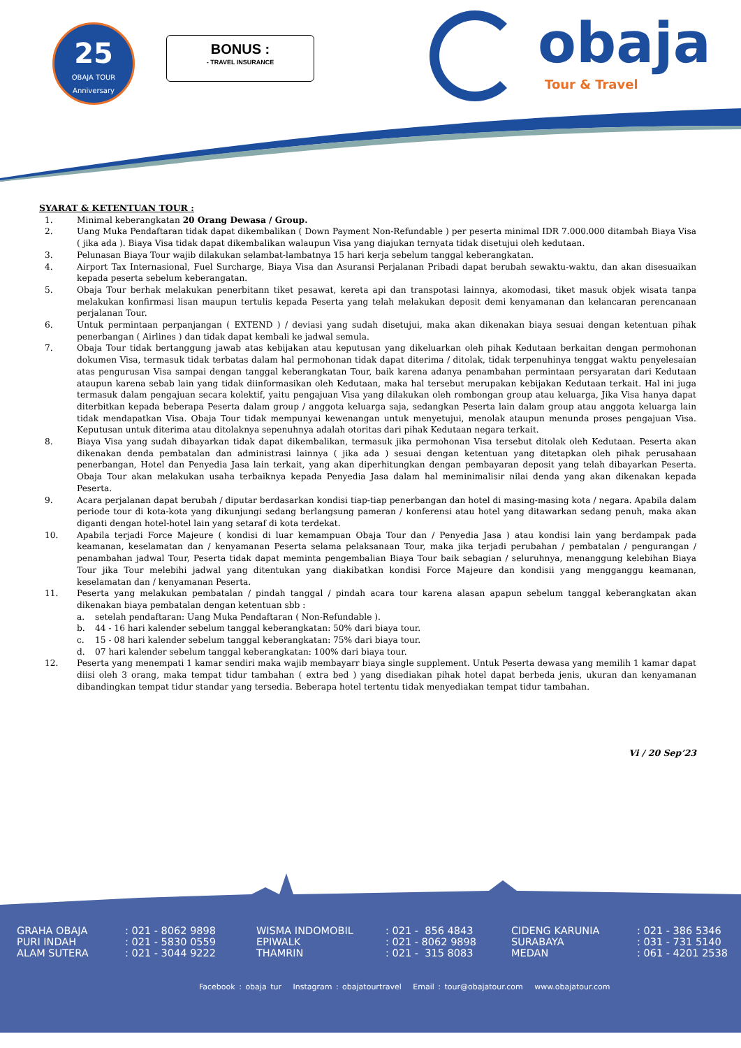25
OBAJA TOUR
Anniversary
BONUS :
- TRAVEL INSURANCE
obaja
Tour & Travel
SYARAT & KETENTUAN TOUR :
1. Minimal keberangkatan 20 Orang Dewasa / Group.
2. Uang Muka Pendaftaran tidak dapat dikembalikan ( Down Payment Non-Refundable ) per peserta minimal IDR 7.000.000 ditambah Biaya Visa ( jika ada ). Biaya Visa tidak dapat dikembalikan walaupun Visa yang diajukan ternyata tidak disetujui oleh kedutaan.
3. Pelunasan Biaya Tour wajib dilakukan selambat-lambatnya 15 hari kerja sebelum tanggal keberangkatan.
4. Airport Tax Internasional, Fuel Surcharge, Biaya Visa dan Asuransi Perjalanan Pribadi dapat berubah sewaktu-waktu, dan akan disesuaikan kepada peserta sebelum keberangatan.
5. Obaja Tour berhak melakukan penerbitann tiket pesawat, kereta api dan transpotasi lainnya, akomodasi, tiket masuk objek wisata tanpa melakukan konfirmasi lisan maupun tertulis kepada Peserta yang telah melakukan deposit demi kenyamanan dan kelancaran perencanaan perjalanan Tour.
6. Untuk permintaan perpanjangan ( EXTEND ) / deviasi yang sudah disetujui, maka akan dikenakan biaya sesuai dengan ketentuan pihak penerbangan ( Airlines ) dan tidak dapat kembali ke jadwal semula.
7. Obaja Tour tidak bertanggung jawab atas kebijakan atau keputusan yang dikeluarkan oleh pihak Kedutaan berkaitan dengan permohonan dokumen Visa, termasuk tidak terbatas dalam hal permohonan tidak dapat diterima / ditolak, tidak terpenuhinya tenggat waktu penyelesaian atas pengurusan Visa sampai dengan tanggal keberangkatan Tour, baik karena adanya penambahan permintaan persyaratan dari Kedutaan ataupun karena sebab lain yang tidak diinformasikan oleh Kedutaan, maka hal tersebut merupakan kebijakan Kedutaan terkait. Hal ini juga termasuk dalam pengajuan secara kolektif, yaitu pengajuan Visa yang dilakukan oleh rombongan group atau keluarga, Jika Visa hanya dapat diterbitkan kepada beberapa Peserta dalam group / anggota keluarga saja, sedangkan Peserta lain dalam group atau anggota keluarga lain tidak mendapatkan Visa. Obaja Tour tidak mempunyai kewenangan untuk menyetujui, menolak ataupun menunda proses pengajuan Visa. Keputusan untuk diterima atau ditolaknya sepenuhnya adalah otoritas dari pihak Kedutaan negara terkait.
8. Biaya Visa yang sudah dibayarkan tidak dapat dikembalikan, termasuk jika permohonan Visa tersebut ditolak oleh Kedutaan. Peserta akan dikenakan denda pembatalan dan administrasi lainnya ( jika ada ) sesuai dengan ketentuan yang ditetapkan oleh pihak perusahaan penerbangan, Hotel dan Penyedia Jasa lain terkait, yang akan diperhitungkan dengan pembayaran deposit yang telah dibayarkan Peserta. Obaja Tour akan melakukan usaha terbaiknya kepada Penyedia Jasa dalam hal meminimalisir nilai denda yang akan dikenakan kepada Peserta.
9. Acara perjalanan dapat berubah / diputar berdasarkan kondisi tiap-tiap penerbangan dan hotel di masing-masing kota / negara. Apabila dalam periode tour di kota-kota yang dikunjungi sedang berlangsung pameran / konferensi atau hotel yang ditawarkan sedang penuh, maka akan diganti dengan hotel-hotel lain yang setaraf di kota terdekat.
10. Apabila terjadi Force Majeure ( kondisi di luar kemampuan Obaja Tour dan / Penyedia Jasa ) atau kondisi lain yang berdampak pada keamanan, keselamatan dan / kenyamanan Peserta selama pelaksanaan Tour, maka jika terjadi perubahan / pembatalan / pengurangan / penambahan jadwal Tour, Peserta tidak dapat meminta pengembalian Biaya Tour baik sebagian / seluruhnya, menanggung kelebihan Biaya Tour jika Tour melebihi jadwal yang ditentukan yang diakibatkan kondisi Force Majeure dan kondisii yang mengganggu keamanan, keselamatan dan / kenyamanan Peserta.
11. Peserta yang melakukan pembatalan / pindah tanggal / pindah acara tour karena alasan apapun sebelum tanggal keberangkatan akan dikenakan biaya pembatalan dengan ketentuan sbb :
a. setelah pendaftaran: Uang Muka Pendaftaran ( Non-Refundable ).
b. 44 - 16 hari kalender sebelum tanggal keberangkatan: 50% dari biaya tour.
c. 15 - 08 hari kalender sebelum tanggal keberangkatan: 75% dari biaya tour.
d. 07 hari kalender sebelum tanggal keberangkatan: 100% dari biaya tour.
12. Peserta yang menempati 1 kamar sendiri maka wajib membayarr biaya single supplement. Untuk Peserta dewasa yang memilih 1 kamar dapat diisi oleh 3 orang, maka tempat tidur tambahan ( extra bed ) yang disediakan pihak hotel dapat berbeda jenis, ukuran dan kenyamanan dibandingkan tempat tidur standar yang tersedia. Beberapa hotel tertentu tidak menyediakan tempat tidur tambahan.
Vi / 20 Sep’23
GRAHA OBAJA PURI INDAH ALAM SUTERA
: 021 - 8062 9898 : 021 - 5830 0559 : 021 - 3044 9222
WISMA INDOMOBIL EPIWALK THAMRIN
: 021 - 856 4843 : 021 - 8062 9898 : 021 - 315 8083
CIDENG KARUNIA SURABAYA MEDAN
: 021 - 386 5346 : 031 - 731 5140 : 061 - 4201 2538
Facebook : obaja tur Instagram : obajatourtravel Email : tour@obajatour.com www.obajatour.com